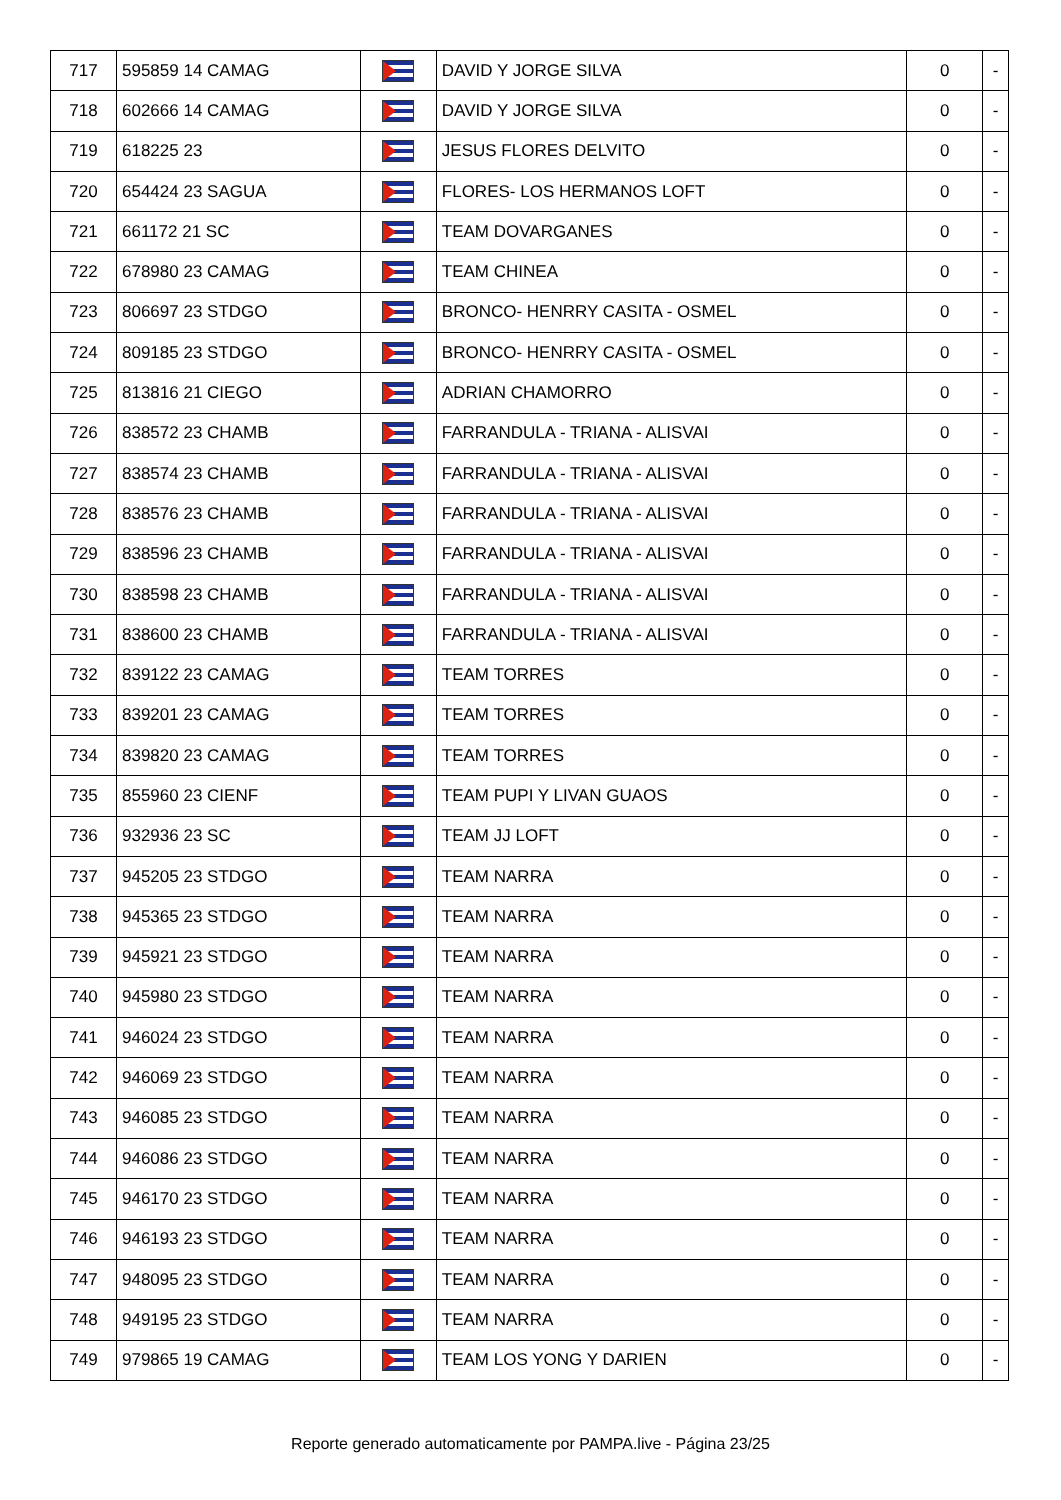| 717 | 595859 14 CAMAG | | DAVID Y JORGE SILVA | 0 | - |
| 718 | 602666 14 CAMAG | | DAVID Y JORGE SILVA | 0 | - |
| 719 | 618225 23 | | JESUS FLORES DELVITO | 0 | - |
| 720 | 654424 23 SAGUA | | FLORES- LOS HERMANOS LOFT | 0 | - |
| 721 | 661172 21 SC | | TEAM DOVARGANES | 0 | - |
| 722 | 678980 23 CAMAG | | TEAM CHINEA | 0 | - |
| 723 | 806697 23 STDGO | | BRONCO- HENRRY CASITA - OSMEL | 0 | - |
| 724 | 809185 23 STDGO | | BRONCO- HENRRY CASITA - OSMEL | 0 | - |
| 725 | 813816 21 CIEGO | | ADRIAN CHAMORRO | 0 | - |
| 726 | 838572 23 CHAMB | | FARRANDULA - TRIANA - ALISVAI | 0 | - |
| 727 | 838574 23 CHAMB | | FARRANDULA - TRIANA - ALISVAI | 0 | - |
| 728 | 838576 23 CHAMB | | FARRANDULA - TRIANA - ALISVAI | 0 | - |
| 729 | 838596 23 CHAMB | | FARRANDULA - TRIANA - ALISVAI | 0 | - |
| 730 | 838598 23 CHAMB | | FARRANDULA - TRIANA - ALISVAI | 0 | - |
| 731 | 838600 23 CHAMB | | FARRANDULA - TRIANA - ALISVAI | 0 | - |
| 732 | 839122 23 CAMAG | | TEAM TORRES | 0 | - |
| 733 | 839201 23 CAMAG | | TEAM TORRES | 0 | - |
| 734 | 839820 23 CAMAG | | TEAM TORRES | 0 | - |
| 735 | 855960 23 CIENF | | TEAM PUPI Y LIVAN GUAOS | 0 | - |
| 736 | 932936 23 SC | | TEAM JJ LOFT | 0 | - |
| 737 | 945205 23 STDGO | | TEAM NARRA | 0 | - |
| 738 | 945365 23 STDGO | | TEAM NARRA | 0 | - |
| 739 | 945921 23 STDGO | | TEAM NARRA | 0 | - |
| 740 | 945980 23 STDGO | | TEAM NARRA | 0 | - |
| 741 | 946024 23 STDGO | | TEAM NARRA | 0 | - |
| 742 | 946069 23 STDGO | | TEAM NARRA | 0 | - |
| 743 | 946085 23 STDGO | | TEAM NARRA | 0 | - |
| 744 | 946086 23 STDGO | | TEAM NARRA | 0 | - |
| 745 | 946170 23 STDGO | | TEAM NARRA | 0 | - |
| 746 | 946193 23 STDGO | | TEAM NARRA | 0 | - |
| 747 | 948095 23 STDGO | | TEAM NARRA | 0 | - |
| 748 | 949195 23 STDGO | | TEAM NARRA | 0 | - |
| 749 | 979865 19 CAMAG | | TEAM LOS YONG Y DARIEN | 0 | - |
Reporte generado automaticamente por PAMPA.live - Página 23/25